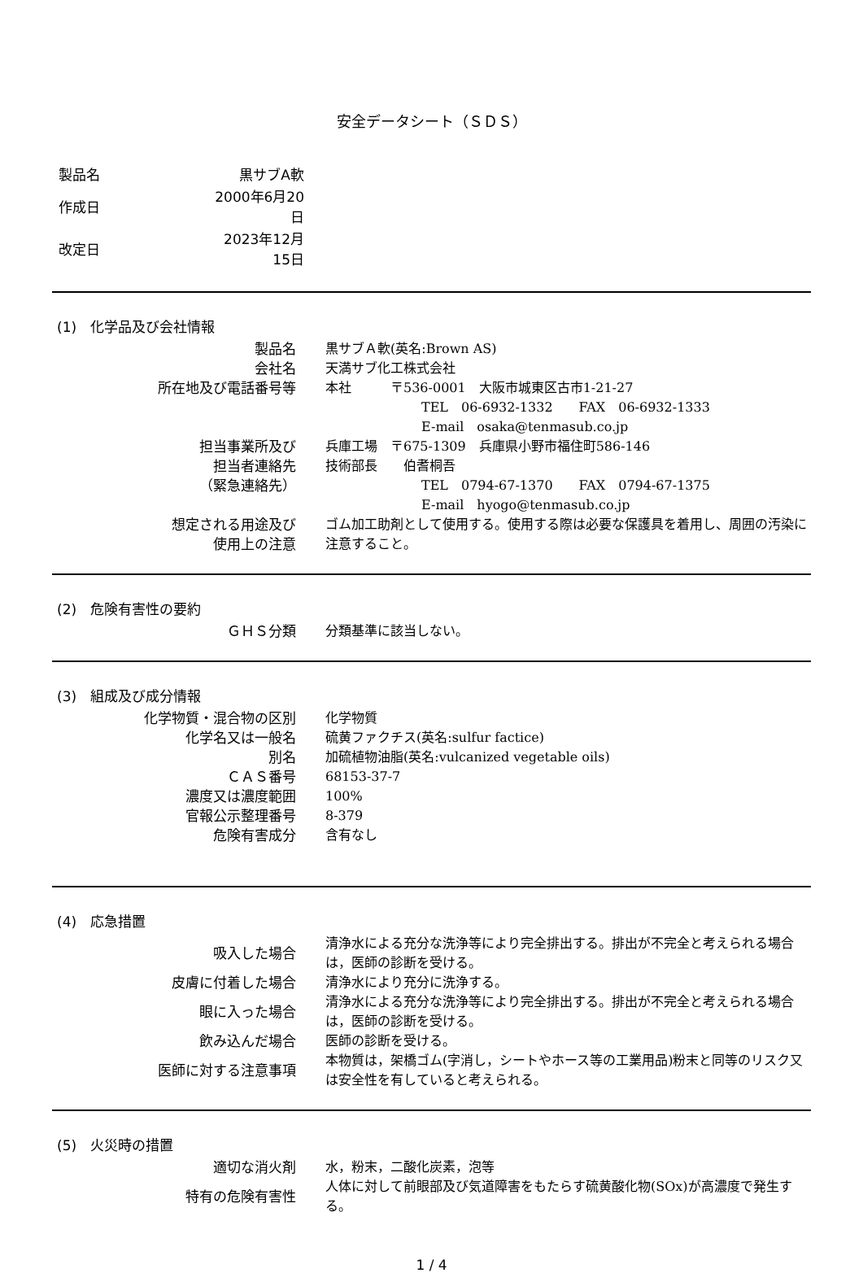安全データシート（ＳＤＳ）
| 製品名 | 黒サブA軟 |
| 作成日 | 2000年6月20日 |
| 改定日 | 2023年12月15日 |
(1)　化学品及び会社情報
| 製品名 | 黒サブＡ軟(英名:Brown AS) |
| 会社名 | 天満サブ化工株式会社 |
| 所在地及び電話番号等 | 本社 〒536-0001 大阪市城東区古市1-21-27 |
| | TEL 06-6932-1332 FAX 06-6932-1333 |
| | E-mail osaka@tenmasub.co.jp |
| 担当事業所及び | 兵庫工場 〒675-1309 兵庫県小野市福住町586-146 |
| 担当者連絡先 | 技術部長 伯耆桐吾 |
| （緊急連絡先） | TEL 0794-67-1370 FAX 0794-67-1375 |
| | E-mail hyogo@tenmasub.co.jp |
| 想定される用途及び 使用上の注意 | ゴム加工助剤として使用する。使用する際は必要な保護具を着用し、周囲の汚染に注意すること。 |
(2)　危険有害性の要約
| ＧＨＳ分類 | 分類基準に該当しない。 |
(3)　組成及び成分情報
| 化学物質・混合物の区別 | 化学物質 |
| 化学名又は一般名 | 硫黄ファクチス(英名:sulfur factice) |
| 別名 | 加硫植物油脂(英名:vulcanized vegetable oils) |
| ＣＡＳ番号 | 68153-37-7 |
| 濃度又は濃度範囲 | 100% |
| 官報公示整理番号 | 8-379 |
| 危険有害成分 | 含有なし |
(4)　応急措置
| 吸入した場合 | 清浄水による充分な洗浄等により完全排出する。排出が不完全と考えられる場合は，医師の診断を受ける。 |
| 皮膚に付着した場合 | 清浄水により充分に洗浄する。 |
| 眼に入った場合 | 清浄水による充分な洗浄等により完全排出する。排出が不完全と考えられる場合は，医師の診断を受ける。 |
| 飲み込んだ場合 | 医師の診断を受ける。 |
| 医師に対する注意事項 | 本物質は，架橋ゴム(字消し，シートやホース等の工業用品)粉末と同等のリスク又は安全性を有していると考えられる。 |
(5)　火災時の措置
| 適切な消火剤 | 水，粉末，二酸化炭素，泡等 |
| 特有の危険有害性 | 人体に対して前眼部及び気道障害をもたらす硫黄酸化物(SOx)が高濃度で発生する。 |
1 / 4